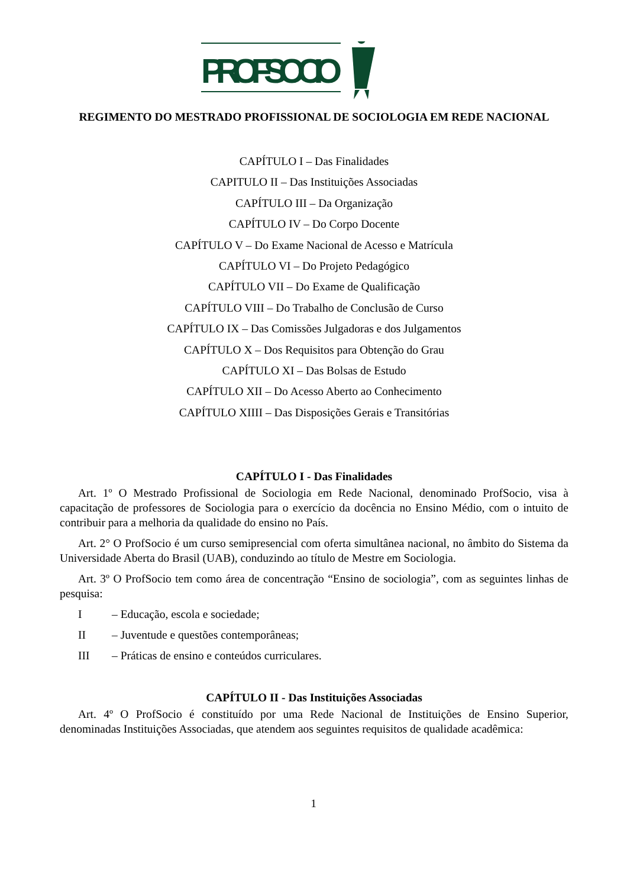PROFSOCIO
REGIMENTO DO MESTRADO PROFISSIONAL DE SOCIOLOGIA EM REDE NACIONAL
CAPÍTULO I – Das Finalidades
CAPITULO II – Das Instituições Associadas
CAPÍTULO III – Da Organização
CAPÍTULO IV – Do Corpo Docente
CAPÍTULO V – Do Exame Nacional de Acesso e Matrícula
CAPÍTULO VI – Do Projeto Pedagógico
CAPÍTULO VII – Do Exame de Qualificação
CAPÍTULO VIII – Do Trabalho de Conclusão de Curso
CAPÍTULO IX – Das Comissões Julgadoras e dos Julgamentos
CAPÍTULO X – Dos Requisitos para Obtenção do Grau
CAPÍTULO XI – Das Bolsas de Estudo
CAPÍTULO XII – Do Acesso Aberto ao Conhecimento
CAPÍTULO XIIII – Das Disposições Gerais e Transitórias
CAPÍTULO I - Das Finalidades
Art. 1º O Mestrado Profissional de Sociologia em Rede Nacional, denominado ProfSocio, visa à capacitação de professores de Sociologia para o exercício da docência no Ensino Médio, com o intuito de contribuir para a melhoria da qualidade do ensino no País.
Art. 2° O ProfSocio é um curso semipresencial com oferta simultânea nacional, no âmbito do Sistema da Universidade Aberta do Brasil (UAB), conduzindo ao título de Mestre em Sociologia.
Art. 3º O ProfSocio tem como área de concentração “Ensino de sociologia”, com as seguintes linhas de pesquisa:
I – Educação, escola e sociedade;
II – Juventude e questões contemporâneas;
III – Práticas de ensino e conteúdos curriculares.
CAPÍTULO II - Das Instituições Associadas
Art. 4º O ProfSocio é constituído por uma Rede Nacional de Instituições de Ensino Superior, denominadas Instituições Associadas, que atendem aos seguintes requisitos de qualidade acadêmica:
1